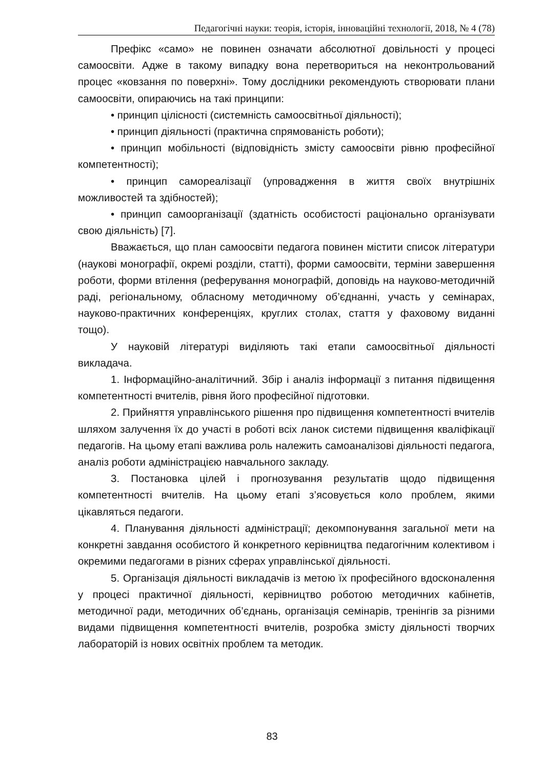Педагогічні науки: теорія, історія, інноваційні технології, 2018, № 4 (78)
Префікс «само» не повинен означати абсолютної довільності у процесі самоосвіти. Адже в такому випадку вона перетвориться на неконтрольований процес «ковзання по поверхні». Тому дослідники рекомендують створювати плани самоосвіти, опираючись на такі принципи:
• принцип цілісності (системність самоосвітньої діяльності);
• принцип діяльності (практична спрямованість роботи);
• принцип мобільності (відповідність змісту самоосвіти рівню професійної компетентності);
• принцип самореалізації (упровадження в життя своїх внутрішніх можливостей та здібностей);
• принцип самоорганізації (здатність особистості раціонально організувати свою діяльність) [7].
Вважається, що план самоосвіти педагога повинен містити список літератури (наукові монографії, окремі розділи, статті), форми самоосвіти, терміни завершення роботи, форми втілення (реферування монографій, доповідь на науково-методичній раді, регіональному, обласному методичному об’єднанні, участь у семінарах, науково-практичних конференціях, круглих столах, стаття у фаховому виданні тощо).
У науковій літературі виділяють такі етапи самоосвітньої діяльності викладача.
1. Інформаційно-аналітичний. Збір і аналіз інформації з питання підвищення компетентності вчителів, рівня його професійної підготовки.
2. Прийняття управлінського рішення про підвищення компетентності вчителів шляхом залучення їх до участі в роботі всіх ланок системи підвищення кваліфікації педагогів. На цьому етапі важлива роль належить самоаналізові діяльності педагога, аналіз роботи адміністрацією навчального закладу.
3. Постановка цілей і прогнозування результатів щодо підвищення компетентності вчителів. На цьому етапі з’ясовується коло проблем, якими цікавляться педагоги.
4. Планування діяльності адміністрації; декомпонування загальної мети на конкретні завдання особистого й конкретного керівництва педагогічним колективом і окремими педагогами в різних сферах управлінської діяльності.
5. Організація діяльності викладачів із метою їх професійного вдосконалення у процесі практичної діяльності, керівництво роботою методичних кабінетів, методичної ради, методичних об’єднань, організація семінарів, тренінгів за різними видами підвищення компетентності вчителів, розробка змісту діяльності творчих лабораторій із нових освітніх проблем та методик.
83